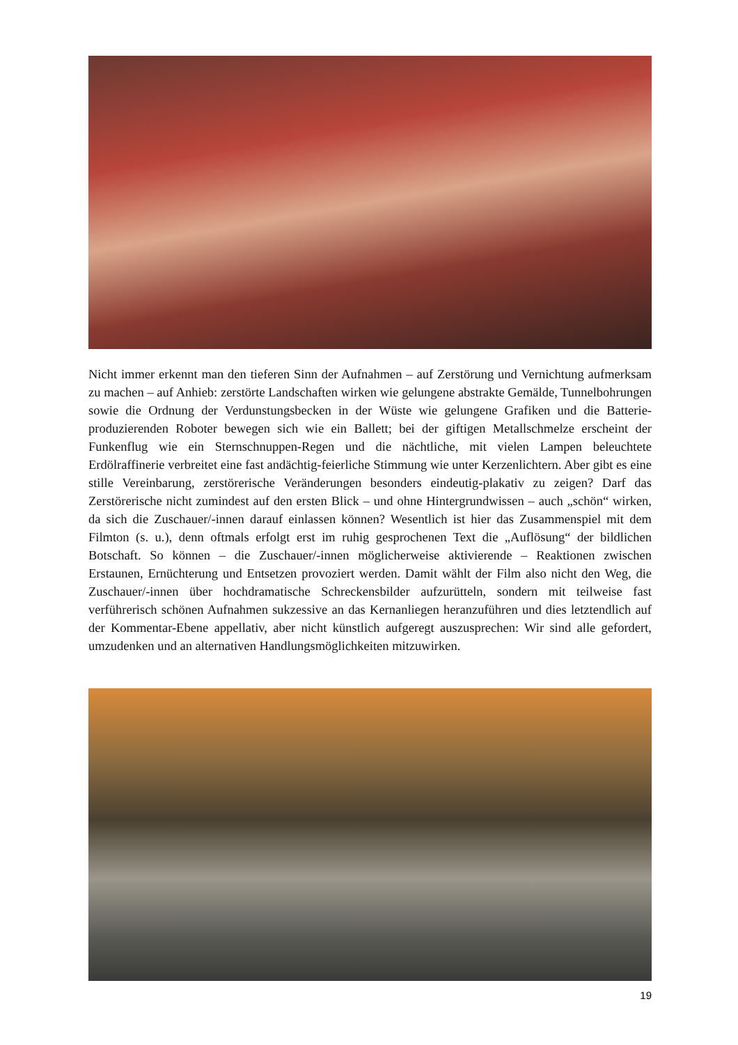Nicht immer erkennt man den tieferen Sinn der Aufnahmen – auf Zerstörung und Vernichtung aufmerksam zu machen – auf Anhieb: zerstörte Landschaften wirken wie gelungene abstrakte Gemälde, Tunnelbohrungen sowie die Ordnung der Verdunstungsbecken in der Wüste wie gelungene Grafiken und die Batterie-produzierenden Roboter bewegen sich wie ein Ballett; bei der giftigen Metallschmelze erscheint der Funkenflug wie ein Sternschnuppen-Regen und die nächtliche, mit vielen Lampen beleuchtete Erdölraffinerie verbreitet eine fast andächtig-feierliche Stimmung wie unter Kerzenlichtern. Aber gibt es eine stille Vereinbarung, zerstörerische Veränderungen besonders eindeutig-plakativ zu zeigen? Darf das Zerstörerische nicht zumindest auf den ersten Blick – und ohne Hintergrundwissen – auch „schön“ wirken, da sich die Zuschauer/-innen darauf einlassen können? Wesentlich ist hier das Zusammenspiel mit dem Filmton (s. u.), denn oftmals erfolgt erst im ruhig gesprochenen Text die „Auflösung“ der bildlichen Botschaft. So können – die Zuschauer/-innen möglicherweise aktivierende – Reaktionen zwischen Erstaunen, Ernüchterung und Entsetzen provoziert werden. Damit wählt der Film also nicht den Weg, die Zuschauer/-innen über hochdramatische Schreckensbilder aufzurütteln, sondern mit teilweise fast verführerisch schönen Aufnahmen sukzessive an das Kernanliegen heranzuführen und dies letztendlich auf der Kommentar-Ebene appellativ, aber nicht künstlich aufgeregt auszusprechen: Wir sind alle gefordert, umzudenken und an alternativen Handlungsmöglichkeiten mitzuwirken.
19